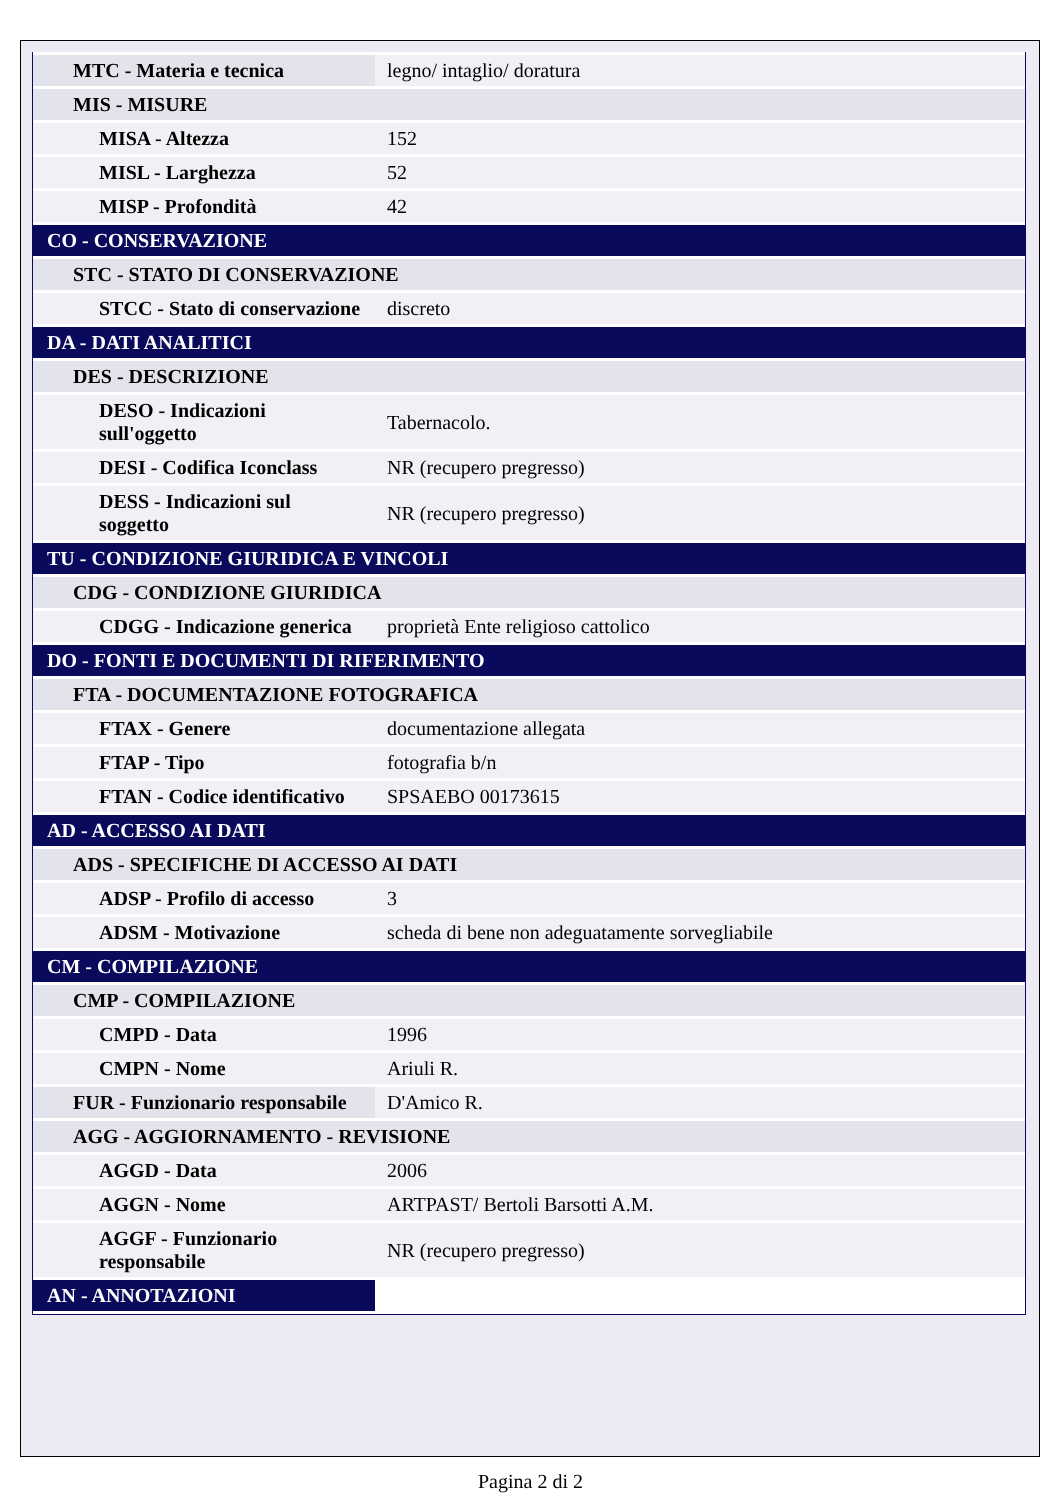| MTC - Materia e tecnica | legno/ intaglio/ doratura |
| MIS - MISURE | |
| MISA - Altezza | 152 |
| MISL - Larghezza | 52 |
| MISP - Profondità | 42 |
| CO - CONSERVAZIONE | |
| STC - STATO DI CONSERVAZIONE | |
| STCC - Stato di conservazione | discreto |
| DA - DATI ANALITICI | |
| DES - DESCRIZIONE | |
| DESO - Indicazioni sull'oggetto | Tabernacolo. |
| DESI - Codifica Iconclass | NR (recupero pregresso) |
| DESS - Indicazioni sul soggetto | NR (recupero pregresso) |
| TU - CONDIZIONE GIURIDICA E VINCOLI | |
| CDG - CONDIZIONE GIURIDICA | |
| CDGG - Indicazione generica | proprietà Ente religioso cattolico |
| DO - FONTI E DOCUMENTI DI RIFERIMENTO | |
| FTA - DOCUMENTAZIONE FOTOGRAFICA | |
| FTAX - Genere | documentazione allegata |
| FTAP - Tipo | fotografia b/n |
| FTAN - Codice identificativo | SPSAEBO 00173615 |
| AD - ACCESSO AI DATI | |
| ADS - SPECIFICHE DI ACCESSO AI DATI | |
| ADSP - Profilo di accesso | 3 |
| ADSM - Motivazione | scheda di bene non adeguatamente sorvegliabile |
| CM - COMPILAZIONE | |
| CMP - COMPILAZIONE | |
| CMPD - Data | 1996 |
| CMPN - Nome | Ariuli R. |
| FUR - Funzionario responsabile | D'Amico R. |
| AGG - AGGIORNAMENTO - REVISIONE | |
| AGGD - Data | 2006 |
| AGGN - Nome | ARTPAST/ Bertoli Barsotti A.M. |
| AGGF - Funzionario responsabile | NR (recupero pregresso) |
| AN - ANNOTAZIONI | |
Pagina 2 di 2